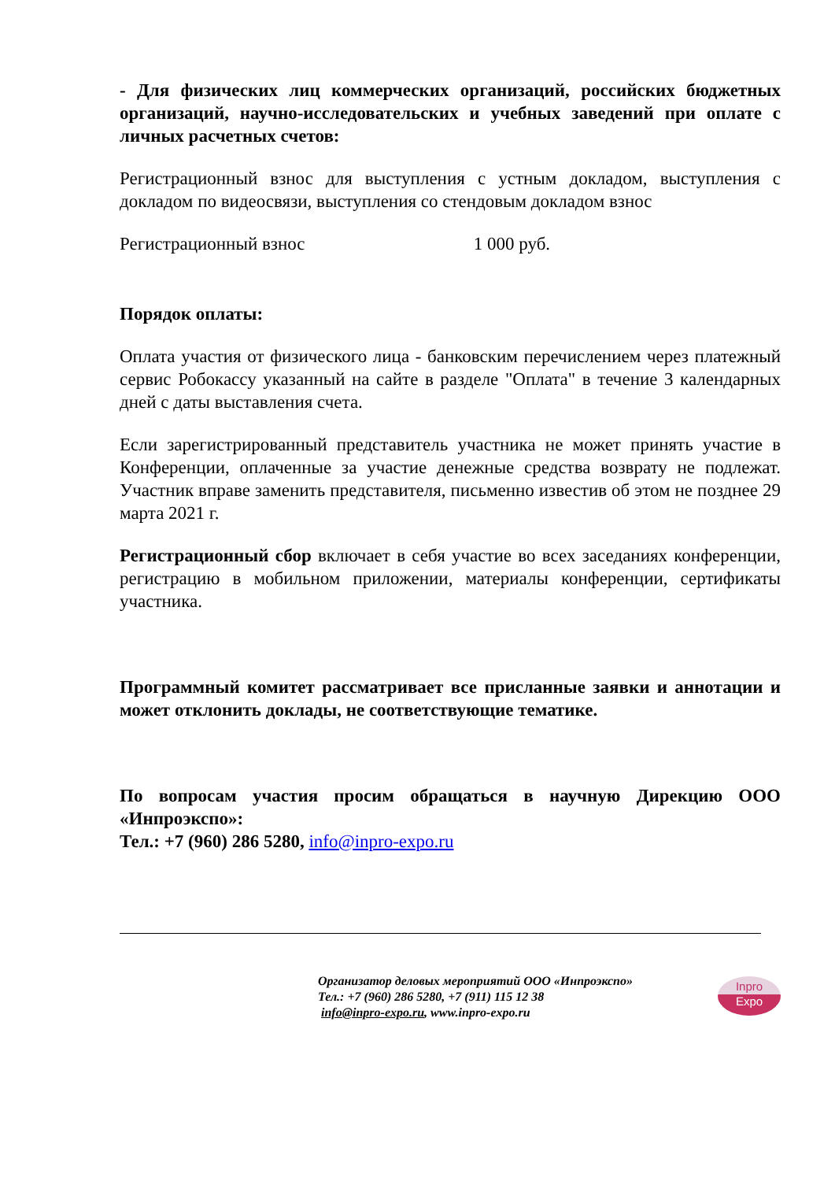- Для физических лиц коммерческих организаций, российских бюджетных организаций, научно-исследовательских и учебных заведений при оплате с личных расчетных счетов:
Регистрационный взнос для выступления с устным докладом, выступления с докладом по видеосвязи, выступления со стендовым докладом взнос
Регистрационный взнос 1 000 руб.
Порядок оплаты:
Оплата участия от физического лица - банковским перечислением через платежный сервис Робокассу указанный на сайте в разделе "Оплата" в течение 3 календарных дней с даты выставления счета.
Если зарегистрированный представитель участника не может принять участие в Конференции, оплаченные за участие денежные средства возврату не подлежат. Участник вправе заменить представителя, письменно известив об этом не позднее 29 марта 2021 г.
Регистрационный сбор включает в себя участие во всех заседаниях конференции, регистрацию в мобильном приложении, материалы конференции, сертификаты участника.
Программный комитет рассматривает все присланные заявки и аннотации и может отклонить доклады, не соответствующие тематике.
По вопросам участия просим обращаться в научную Дирекцию ООО «Инпроэкспо»:
Тел.: +7 (960) 286 5280, info@inpro-expo.ru
Организатор деловых мероприятий ООО «Инпроэкспо»
Тел.: +7 (960) 286 5280, +7 (911) 115 12 38
info@inpro-expo.ru, www.inpro-expo.ru
Inpro
Expo